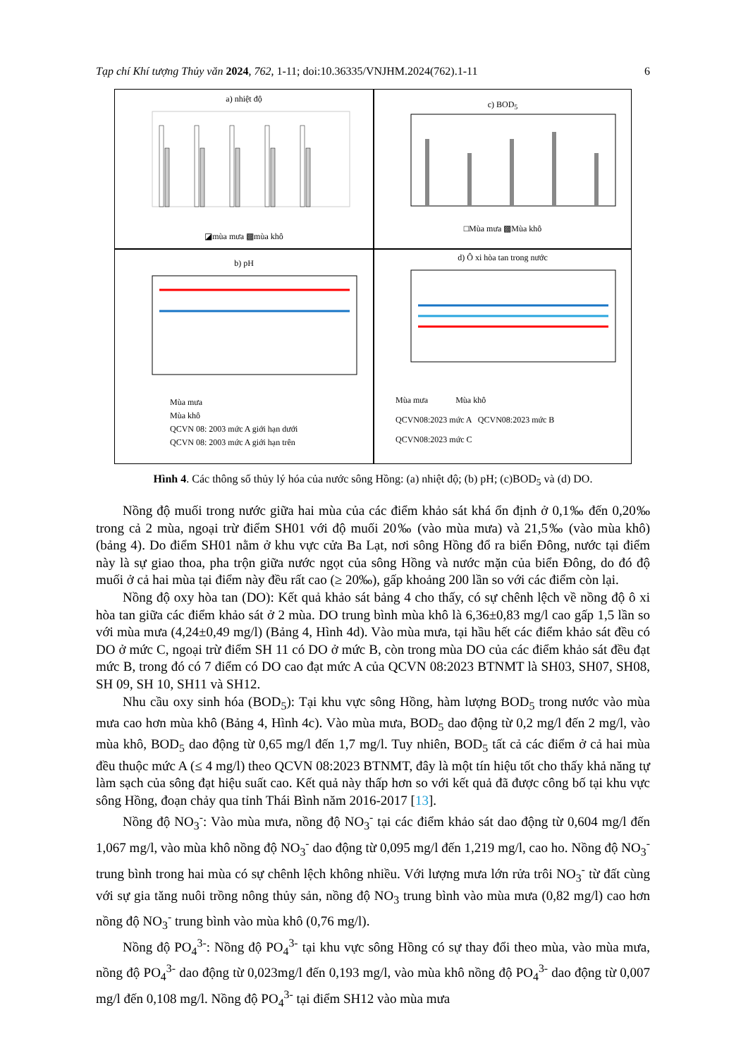Tạp chí Khí tượng Thủy văn 2024, 762, 1-11; doi:10.36335/VNJHM.2024(762).1-11 6
a) nhiệt độ
◪mùa mưa ▩mùa khô
c) BOD<sub>5</sub>
□Mùa mưa ▩Mùa khô
b) pH
Mùa mưa
Mùa khô
QCVN 08: 2003 mức A giới hạn dưới
QCVN 08: 2003 mức A giới hạn trên
d) Ô xi hòa tan trong nước
Mùa mưa Mùa khô
QCVN08:2023 mức A QCVN08:2023 mức B
QCVN08:2023 mức C
Hình 4. Các thông số thủy lý hóa của nước sông Hồng: (a) nhiệt độ; (b) pH; (c)BOD<sub>5</sub> và (d) DO.
Nồng độ muối trong nước giữa hai mùa của các điểm khảo sát khá ổn định ở 0,1‰ đến 0,20‰ trong cả 2 mùa, ngoại trừ điểm SH01 với độ muối 20‰ (vào mùa mưa) và 21,5‰ (vào mùa khô) (bảng 4). Do điểm SH01 nằm ở khu vực cửa Ba Lạt, nơi sông Hồng đổ ra biển Đông, nước tại điểm này là sự giao thoa, pha trộn giữa nước ngọt của sông Hồng và nước mặn của biển Đông, do đó độ muối ở cả hai mùa tại điểm này đều rất cao (≥ 20‰), gấp khoảng 200 lần so với các điểm còn lại.
Nồng độ oxy hòa tan (DO): Kết quả khảo sát bảng 4 cho thấy, có sự chênh lệch về nồng độ ô xi hòa tan giữa các điểm khảo sát ở 2 mùa. DO trung bình mùa khô là 6,36±0,83 mg/l cao gấp 1,5 lần so với mùa mưa (4,24±0,49 mg/l) (Bảng 4, Hình 4d). Vào mùa mưa, tại hầu hết các điểm khảo sát đều có DO ở mức C, ngoại trừ điểm SH 11 có DO ở mức B, còn trong mùa DO của các điểm khảo sát đều đạt mức B, trong đó có 7 điểm có DO cao đạt mức A của QCVN 08:2023 BTNMT là SH03, SH07, SH08, SH 09, SH 10, SH11 và SH12.
Nhu cầu oxy sinh hóa (BOD<sub>5</sub>): Tại khu vực sông Hồng, hàm lượng BOD<sub>5</sub> trong nước vào mùa mưa cao hơn mùa khô (Bảng 4, Hình 4c). Vào mùa mưa, BOD<sub>5</sub> dao động từ 0,2 mg/l đến 2 mg/l, vào mùa khô, BOD<sub>5</sub> dao động từ 0,65 mg/l đến 1,7 mg/l. Tuy nhiên, BOD<sub>5</sub> tất cả các điểm ở cả hai mùa đều thuộc mức A (≤ 4 mg/l) theo QCVN 08:2023 BTNMT, đây là một tín hiệu tốt cho thấy khả năng tự làm sạch của sông đạt hiệu suất cao. Kết quả này thấp hơn so với kết quả đã được công bố tại khu vực sông Hồng, đoạn chảy qua tỉnh Thái Bình năm 2016-2017 [13].
Nồng độ NO<sub>3</sub><sup>-</sup>: Vào mùa mưa, nồng độ NO<sub>3</sub><sup>-</sup> tại các điểm khảo sát dao động từ 0,604 mg/l đến 1,067 mg/l, vào mùa khô nồng độ NO<sub>3</sub><sup>-</sup> dao động từ 0,095 mg/l đến 1,219 mg/l, cao ho. Nồng độ NO<sub>3</sub><sup>-</sup> trung bình trong hai mùa có sự chênh lệch không nhiều. Với lượng mưa lớn rửa trôi NO<sub>3</sub><sup>-</sup> từ đất cùng với sự gia tăng nuôi trồng nông thủy sản, nồng độ NO<sub>3</sub> trung bình vào mùa mưa (0,82 mg/l) cao hơn nồng độ NO<sub>3</sub><sup>-</sup> trung bình vào mùa khô (0,76 mg/l).
Nồng độ PO<sub>4</sub><sup>3-</sup>: Nồng độ PO<sub>4</sub><sup>3-</sup> tại khu vực sông Hồng có sự thay đổi theo mùa, vào mùa mưa, nồng độ PO<sub>4</sub><sup>3-</sup> dao động từ 0,023mg/l đến 0,193 mg/l, vào mùa khô nồng độ PO<sub>4</sub><sup>3-</sup> dao động từ 0,007 mg/l đến 0,108 mg/l. Nồng độ PO<sub>4</sub><sup>3-</sup> tại điểm SH12 vào mùa mưa